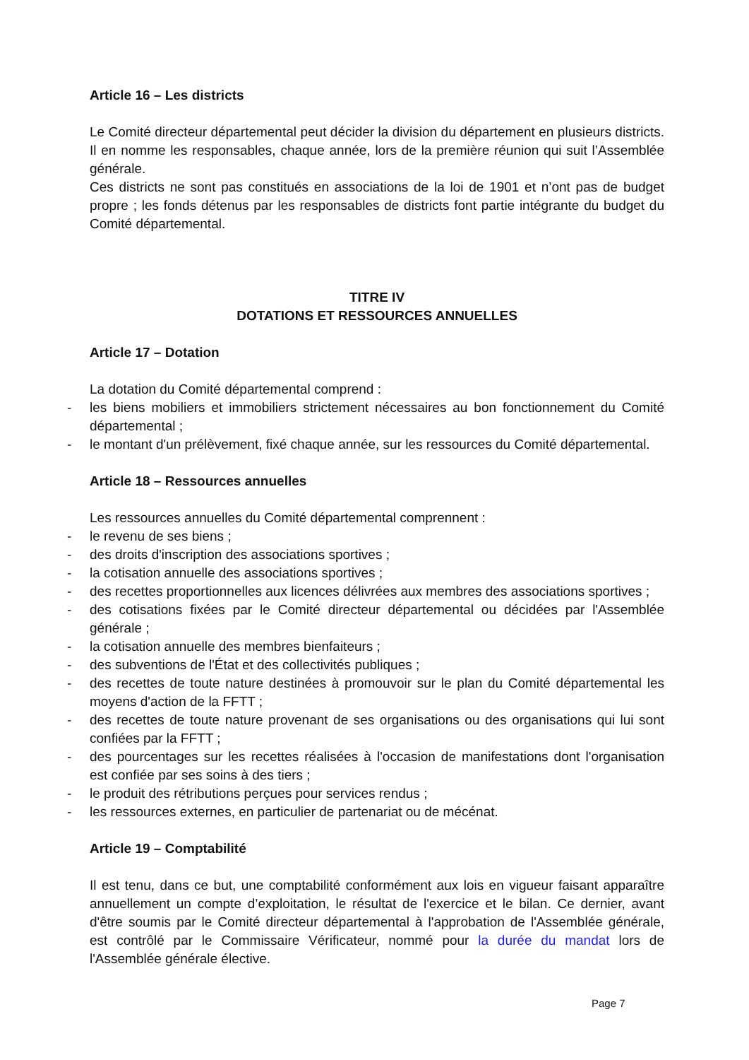Article 16 – Les districts
Le Comité directeur départemental peut décider la division du département en plusieurs districts. Il en nomme les responsables, chaque année, lors de la première réunion qui suit l’Assemblée générale.
Ces districts ne sont pas constitués en associations de la loi de 1901 et n’ont pas de budget propre ; les fonds détenus par les responsables de districts font partie intégrante du budget du Comité départemental.
TITRE IV
DOTATIONS ET RESSOURCES ANNUELLES
Article 17 – Dotation
La dotation du Comité départemental comprend :
- les biens mobiliers et immobiliers strictement nécessaires au bon fonctionnement du Comité départemental ;
- le montant d'un prélèvement, fixé chaque année, sur les ressources du Comité départemental.
Article 18 – Ressources annuelles
Les ressources annuelles du Comité départemental comprennent :
- le revenu de ses biens ;
- des droits d'inscription des associations sportives ;
- la cotisation annuelle des associations sportives ;
- des recettes proportionnelles aux licences délivrées aux membres des associations sportives ;
- des cotisations fixées par le Comité directeur départemental ou décidées par l'Assemblée générale ;
- la cotisation annuelle des membres bienfaiteurs ;
- des subventions de l'État et des collectivités publiques ;
- des recettes de toute nature destinées à promouvoir sur le plan du Comité départemental les moyens d'action de la FFTT ;
- des recettes de toute nature provenant de ses organisations ou des organisations qui lui sont confiées par la FFTT ;
- des pourcentages sur les recettes réalisées à l'occasion de manifestations dont l'organisation est confiée par ses soins à des tiers ;
- le produit des rétributions perçues pour services rendus ;
- les ressources externes, en particulier de partenariat ou de mécénat.
Article 19 – Comptabilité
Il est tenu, dans ce but, une comptabilité conformément aux lois en vigueur faisant apparaître annuellement un compte d’exploitation, le résultat de l'exercice et le bilan. Ce dernier, avant d'être soumis par le Comité directeur départemental à l'approbation de l'Assemblée générale, est contrôlé par le Commissaire Vérificateur, nommé pour la durée du mandat lors de l'Assemblée générale élective.
Page 7